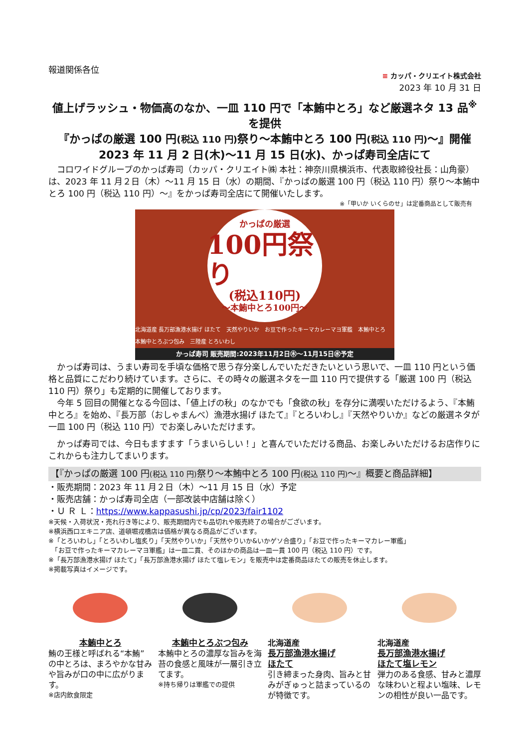報道関係各位
≡ カッパ・クリエイト株式会社
2023 年 10 月 31 日
値上げラッシュ・物価高のなか、一皿 110 円で「本鮪中とろ」など厳選ネタ 13 品<sup>※</sup>を提供
『かっぱの厳選 100 円(税込 110 円) 祭り～本鮪中とろ 100 円(税込 110 円)～』開催
2023 年 11 月 2 日(木)～11 月 15 日(水)、かっぱ寿司全店にて
コロワイドグループのかっぱ寿司（カッパ・クリエイト㈱ 本社：神奈川県横浜市、代表取締役社長：山角豪）は、2023 年 11 月２日（木）～11 月 15 日（水）の期間、『かっぱの厳選 100 円（税込 110 円）祭り～本鮪中とろ 100 円（税込 110 円）～』をかっぱ寿司全店にて開催いたします。
※「甲いか いくらのせ」は定番商品として販売有
かっぱの厳選
100円祭り
(税込110円)
～本鮪中とろ100円～
北海道産 長万部漁港水揚げ ほたて　天然やりいか　お豆で作ったキーマカレーマヨ軍艦　本鮪中とろ　本鮪中とろぶつ包み　三陸産 とろいわし
かっぱ寿司 販売期間:2023年11月2日㊍～11月15日㊌予定
かっぱ寿司は、うまい寿司を手頃な価格で思う存分楽しんでいただきたいという思いで、一皿 110 円という価格と品質にこだわり続けています。さらに、その時々の厳選ネタを一皿 110 円で提供する「厳選 100 円（税込 110 円）祭り」も定期的に開催しております。
今年 5 回目の開催となる今回は、「値上げの秋」のなかでも「食欲の秋」を存分に満喫いただけるよう、『本鮪中とろ』を始め、『長万部（おしゃまんべ）漁港水揚げ ほたて』『とろいわし』『天然やりいか』などの厳選ネタが一皿 100 円（税込 110 円）でお楽しみいただけます。
かっぱ寿司では、今日もますます「うまいらしい！」と喜んでいただける商品、お楽しみいただけるお店作りにこれからも注力してまいります。
【『かっぱの厳選 100 円(税込 110 円) 祭り～本鮪中とろ 100 円(税込 110 円)～』概要と商品詳細】
・販売期間：2023 年 11 月２日（木）～11 月 15 日（水）予定
・販売店舗：かっぱ寿司全店（一部改装中店舗は除く）
・Ｕ Ｒ Ｌ：https://www.kappasushi.jp/cp/2023/fair1102
※天候・入荷状況・売れ行き等により、販売期間内でも品切れや販売終了の場合がございます。
※横浜西口エキニア店、道頓堀戎橋店は価格が異なる商品がございます。
※「とろいわし」「とろいわし塩炙り」「天然やりいか」「天然やりいか&いかゲソ合盛り」「お豆で作ったキーマカレー軍艦」
　「お豆で作ったキーマカレーマヨ軍艦」は一皿二貫、そのほかの商品は一皿一貫 100 円（税込 110 円）です。
※「長万部漁港水揚げ ほたて」「長万部漁港水揚げ ほたて塩レモン」を販売中は定番商品ほたての販売を休止します。
※掲載写真はイメージです。
本鮪中とろ
鮪の王様と呼ばれる“本鮪”の中とろは、まろやかな甘みや旨みが口の中に広がります。
※店内飲食限定
本鮪中とろぶつ包み
本鮪中とろの濃厚な旨みを海苔の食感と風味が一層引き立てます。
※持ち帰りは軍艦での提供
北海道産
長万部漁港水揚げ
ほたて
引き締まった身肉、旨みと甘みがぎゅっと詰まっているのが特徴です。
北海道産
長万部漁港水揚げ
ほたて塩レモン
弾力のある食感、甘みと濃厚な味わいと程よい塩味、レモンの相性が良い一品です。